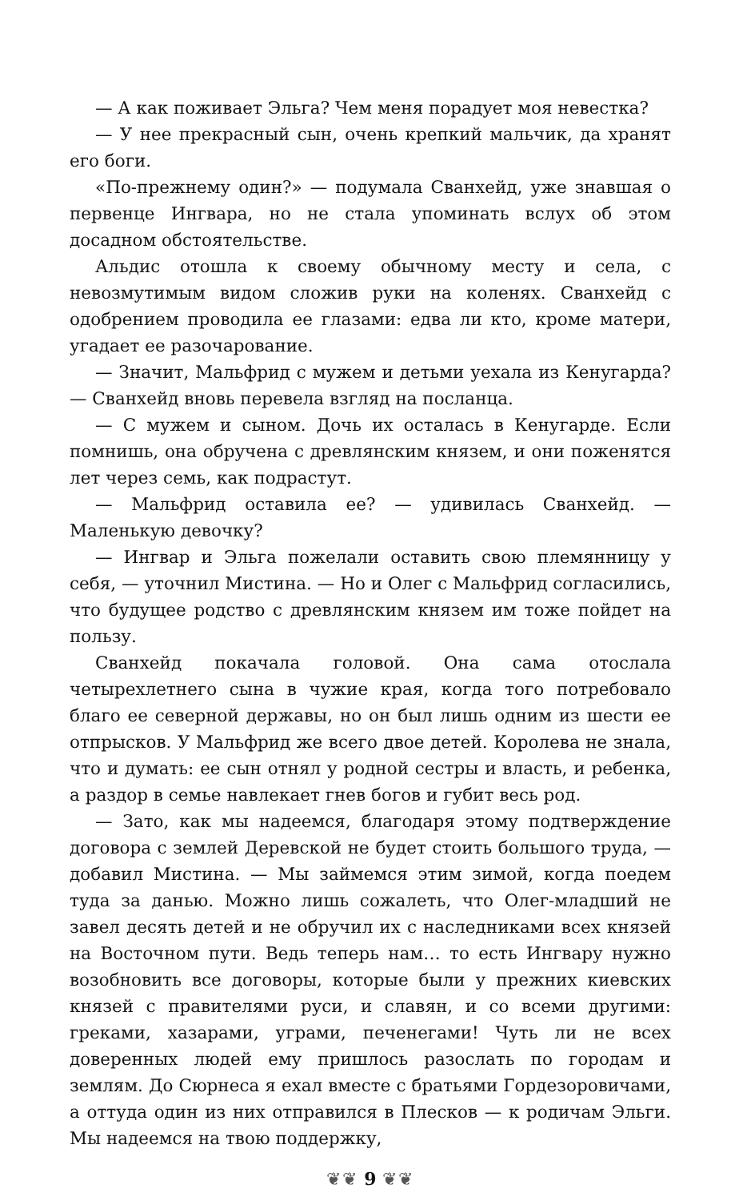— А как поживает Эльга? Чем меня порадует моя невестка?
— У нее прекрасный сын, очень крепкий мальчик, да хранят его боги.
«По-прежнему один?» — подумала Сванхейд, уже знавшая о первенце Ингвара, но не стала упоминать вслух об этом досадном обстоятельстве.
Альдис отошла к своему обычному месту и села, с невозмутимым видом сложив руки на коленях. Сванхейд с одобрением проводила ее глазами: едва ли кто, кроме матери, угадает ее разочарование.
— Значит, Мальфрид с мужем и детьми уехала из Кенугарда? — Сванхейд вновь перевела взгляд на посланца.
— С мужем и сыном. Дочь их осталась в Кенугарде. Если помнишь, она обручена с древлянским князем, и они поженятся лет через семь, как подрастут.
— Мальфрид оставила ее? — удивилась Сванхейд. — Маленькую девочку?
— Ингвар и Эльга пожелали оставить свою племянницу у себя, — уточнил Мистина. — Но и Олег с Мальфрид согласились, что будущее родство с древлянским князем им тоже пойдет на пользу.
Сванхейд покачала головой. Она сама отослала четырехлетнего сына в чужие края, когда того потребовало благо ее северной державы, но он был лишь одним из шести ее отпрысков. У Мальфрид же всего двое детей. Королева не знала, что и думать: ее сын отнял у родной сестры и власть, и ребенка, а раздор в семье навлекает гнев богов и губит весь род.
— Зато, как мы надеемся, благодаря этому подтверждение договора с землей Деревской не будет стоить большого труда, — добавил Мистина. — Мы займемся этим зимой, когда поедем туда за данью. Можно лишь сожалеть, что Олег-младший не завел десять детей и не обручил их с наследниками всех князей на Восточном пути. Ведь теперь нам… то есть Ингвару нужно возобновить все договоры, которые были у прежних киевских князей с правителями руси, и славян, и со всеми другими: греками, хазарами, уграми, печенегами! Чуть ли не всех доверенных людей ему пришлось разослать по городам и землям. До Сюрнеса я ехал вместе с братьями Гордезоровичами, а оттуда один из них отправился в Плесков — к родичам Эльги. Мы надеемся на твою поддержку,
❦❦ 9 ❦❦